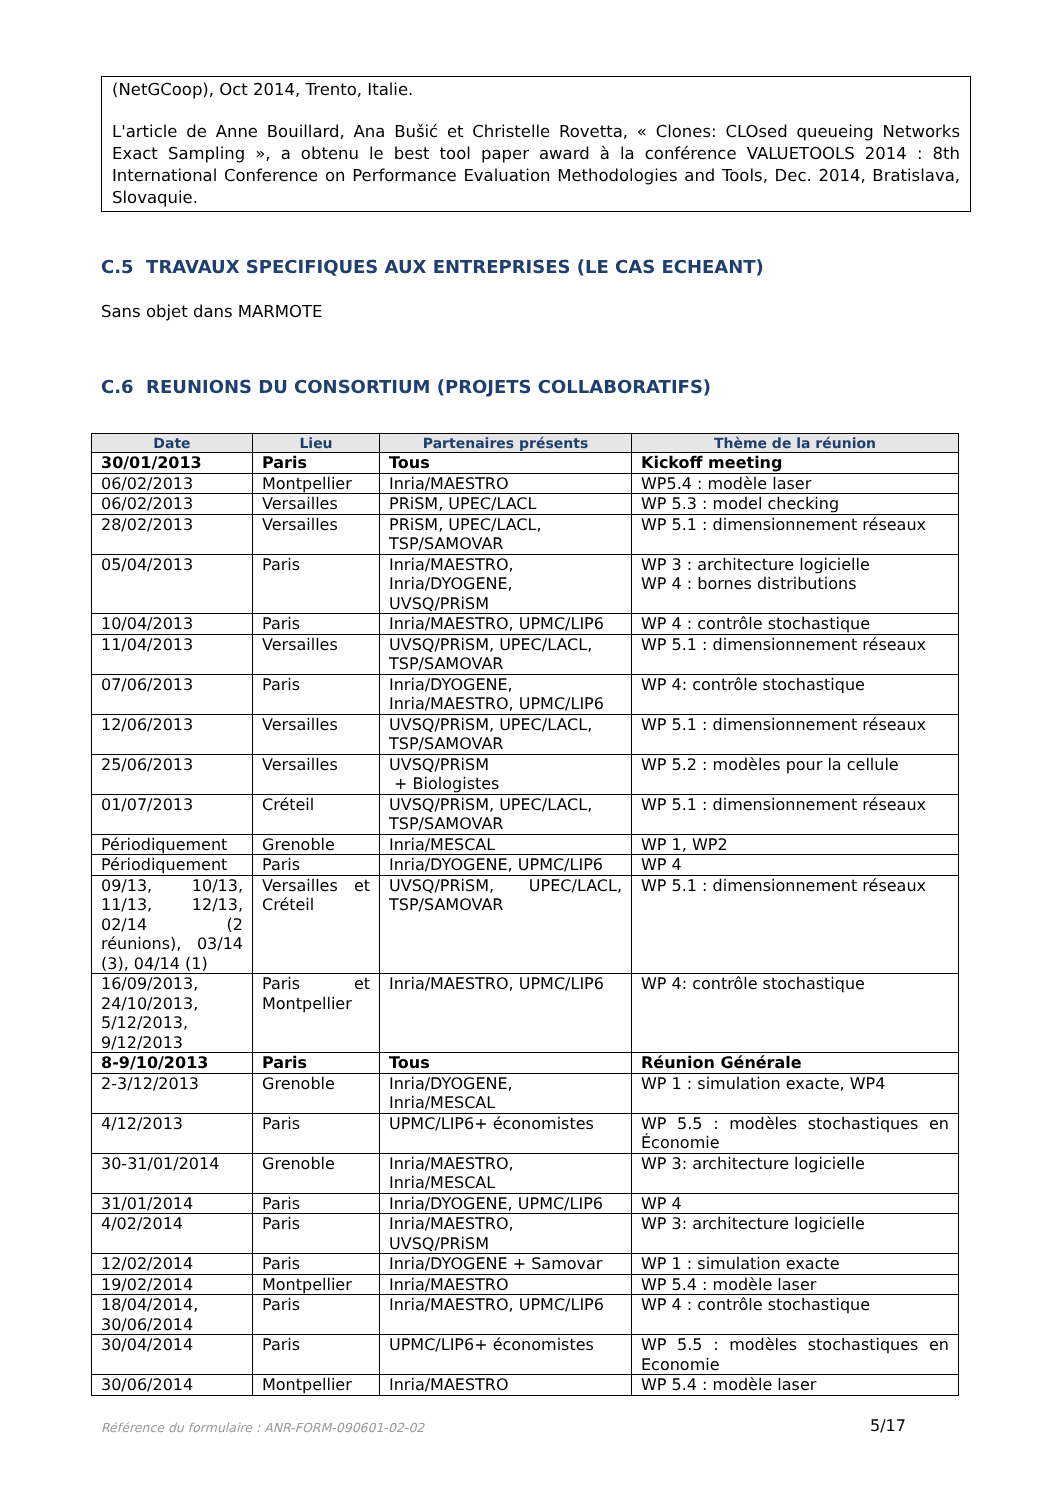(NetGCoop), Oct 2014, Trento, Italie.
L'article de Anne Bouillard, Ana Bušić et Christelle Rovetta, « Clones: CLOsed queueing Networks Exact Sampling », a obtenu le best tool paper award à la conférence VALUETOOLS 2014 : 8th International Conference on Performance Evaluation Methodologies and Tools, Dec. 2014, Bratislava, Slovaquie.
C.5 TRAVAUX SPECIFIQUES AUX ENTREPRISES (LE CAS ECHEANT)
Sans objet dans MARMOTE
C.6 REUNIONS DU CONSORTIUM (PROJETS COLLABORATIFS)
| Date | Lieu | Partenaires présents | Thème de la réunion |
| --- | --- | --- | --- |
| 30/01/2013 | Paris | Tous | Kickoff meeting |
| 06/02/2013 | Montpellier | Inria/MAESTRO | WP5.4 : modèle laser |
| 06/02/2013 | Versailles | PRiSM, UPEC/LACL | WP 5.3 : model checking |
| 28/02/2013 | Versailles | PRiSM, UPEC/LACL, TSP/SAMOVAR | WP 5.1 : dimensionnement réseaux |
| 05/04/2013 | Paris | Inria/MAESTRO, Inria/DYOGENE, UVSQ/PRiSM | WP 3 : architecture logicielle WP 4 : bornes distributions |
| 10/04/2013 | Paris | Inria/MAESTRO, UPMC/LIP6 | WP 4 : contrôle stochastique |
| 11/04/2013 | Versailles | UVSQ/PRiSM, UPEC/LACL, TSP/SAMOVAR | WP 5.1 : dimensionnement réseaux |
| 07/06/2013 | Paris | Inria/DYOGENE, Inria/MAESTRO, UPMC/LIP6 | WP 4: contrôle stochastique |
| 12/06/2013 | Versailles | UVSQ/PRiSM, UPEC/LACL, TSP/SAMOVAR | WP 5.1 : dimensionnement réseaux |
| 25/06/2013 | Versailles | UVSQ/PRiSM + Biologistes | WP 5.2 : modèles pour la cellule |
| 01/07/2013 | Créteil | UVSQ/PRiSM, UPEC/LACL, TSP/SAMOVAR | WP 5.1 : dimensionnement réseaux |
| Périodiquement | Grenoble | Inria/MESCAL | WP 1, WP2 |
| Périodiquement | Paris | Inria/DYOGENE, UPMC/LIP6 | WP 4 |
| 09/13, 10/13, 11/13, 12/13, 02/14 (2 réunions), 03/14 (3), 04/14 (1) | Versailles et Créteil | UVSQ/PRiSM, UPEC/LACL, TSP/SAMOVAR | WP 5.1 : dimensionnement réseaux |
| 16/09/2013, 24/10/2013, 5/12/2013, 9/12/2013 | Paris et Montpellier | Inria/MAESTRO, UPMC/LIP6 | WP 4: contrôle stochastique |
| 8-9/10/2013 | Paris | Tous | Réunion Générale |
| 2-3/12/2013 | Grenoble | Inria/DYOGENE, Inria/MESCAL | WP 1 : simulation exacte, WP4 |
| 4/12/2013 | Paris | UPMC/LIP6+ économistes | WP 5.5 : modèles stochastiques en Économie |
| 30-31/01/2014 | Grenoble | Inria/MAESTRO, Inria/MESCAL | WP 3: architecture logicielle |
| 31/01/2014 | Paris | Inria/DYOGENE, UPMC/LIP6 | WP 4 |
| 4/02/2014 | Paris | Inria/MAESTRO, UVSQ/PRiSM | WP 3: architecture logicielle |
| 12/02/2014 | Paris | Inria/DYOGENE + Samovar | WP 1 : simulation exacte |
| 19/02/2014 | Montpellier | Inria/MAESTRO | WP 5.4 : modèle laser |
| 18/04/2014, 30/06/2014 | Paris | Inria/MAESTRO, UPMC/LIP6 | WP 4 : contrôle stochastique |
| 30/04/2014 | Paris | UPMC/LIP6+ économistes | WP 5.5 : modèles stochastiques en Economie |
| 30/06/2014 | Montpellier | Inria/MAESTRO | WP 5.4 : modèle laser |
Référence du formulaire : ANR-FORM-090601-02-02
5/17